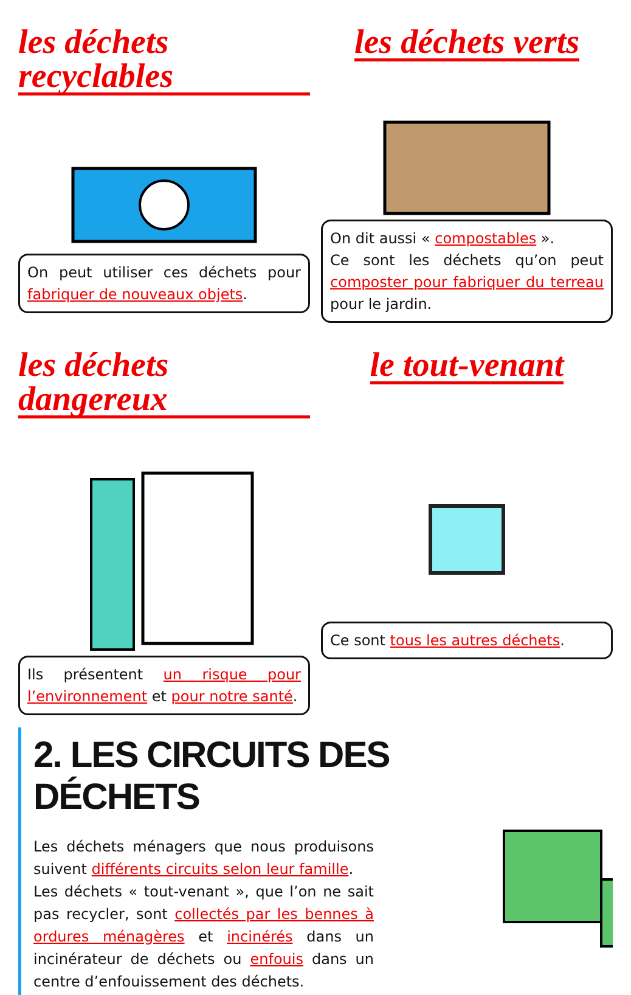les déchets recyclables
On peut utiliser ces déchets pour fabriquer de nouveaux objets.
les déchets verts
On dit aussi « compostables ».
Ce sont les déchets qu’on peut composter pour fabriquer du terreau pour le jardin.
les déchets dangereux
Ils présentent un risque pour l’environnement et pour notre santé.
le tout-venant
Ce sont tous les autres déchets.
2. LES CIRCUITS DES DÉCHETS
Les déchets ménagers que nous produisons suivent différents circuits selon leur famille.
Les déchets « tout-venant », que l’on ne sait pas recycler, sont collectés par les bennes à ordures ménagères et incinérés dans un incinérateur de déchets ou enfouis dans un centre d’enfouissement des déchets.